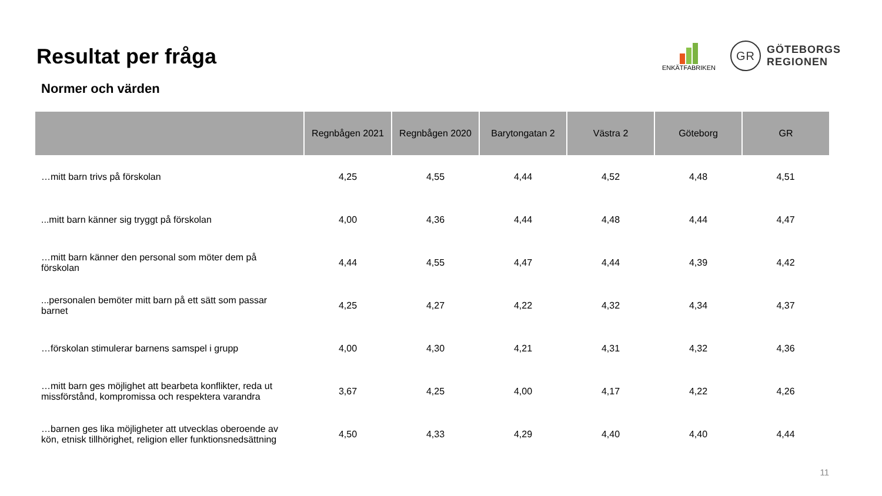Resultat per fråga
ENKÄTFABRIKEN
GR
GÖTEBORGS
REGIONEN
Normer och värden
| | Regnbågen 2021 | Regnbågen 2020 | Barytongatan 2 | Västra 2 | Göteborg | GR |
| --- | --- | --- | --- | --- | --- | --- |
| …mitt barn trivs på förskolan | 4,25 | 4,55 | 4,44 | 4,52 | 4,48 | 4,51 |
| ...mitt barn känner sig tryggt på förskolan | 4,00 | 4,36 | 4,44 | 4,48 | 4,44 | 4,47 |
| …mitt barn känner den personal som möter dem på förskolan | 4,44 | 4,55 | 4,47 | 4,44 | 4,39 | 4,42 |
| ...personalen bemöter mitt barn på ett sätt som passar barnet | 4,25 | 4,27 | 4,22 | 4,32 | 4,34 | 4,37 |
| …förskolan stimulerar barnens samspel i grupp | 4,00 | 4,30 | 4,21 | 4,31 | 4,32 | 4,36 |
| …mitt barn ges möjlighet att bearbeta konflikter, reda ut missförstånd, kompromissa och respektera varandra | 3,67 | 4,25 | 4,00 | 4,17 | 4,22 | 4,26 |
| …barnen ges lika möjligheter att utvecklas oberoende av kön, etnisk tillhörighet, religion eller funktionsnedsättning | 4,50 | 4,33 | 4,29 | 4,40 | 4,40 | 4,44 |
11